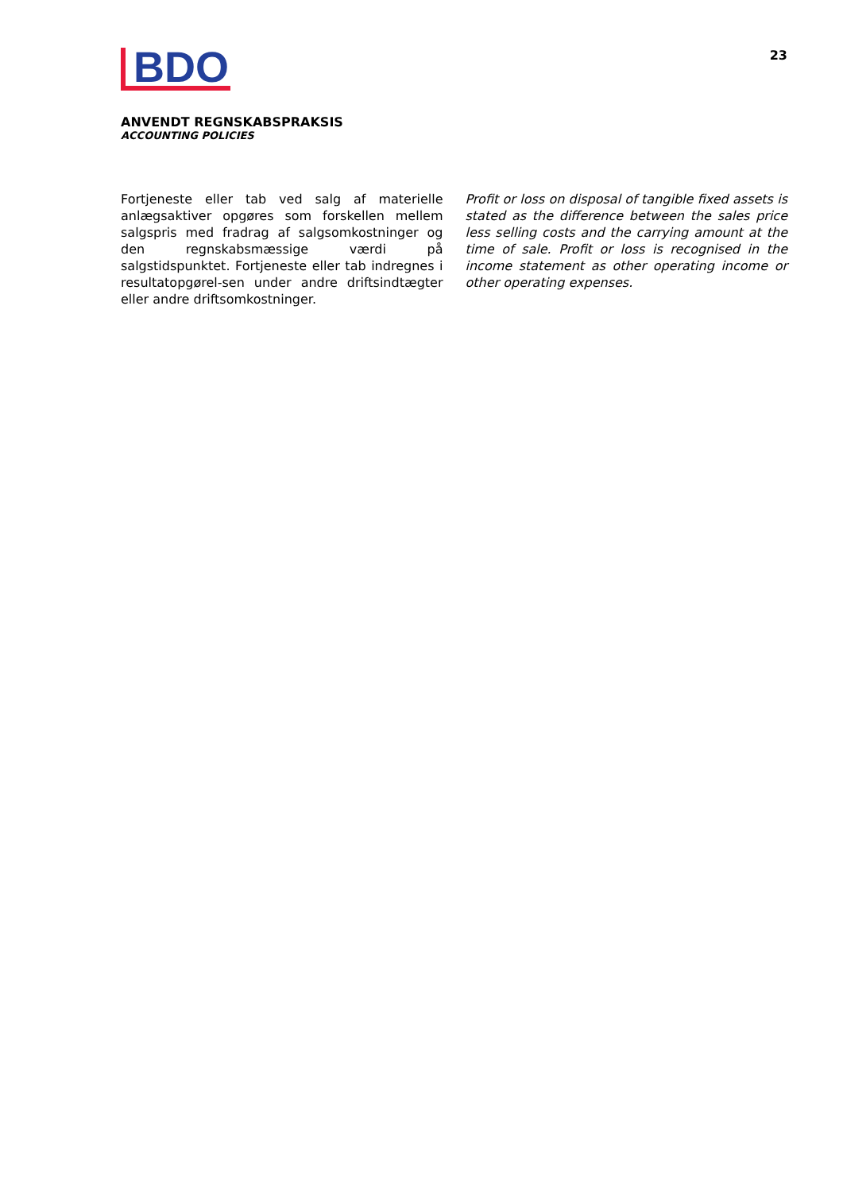BDO
23
ANVENDT REGNSKABSPRAKSIS
ACCOUNTING POLICIES
Fortjeneste eller tab ved salg af materielle anlægsaktiver opgøres som forskellen mellem salgspris med fradrag af salgsomkostninger og den regnskabsmæssige værdi på salgstidspunktet. Fortjeneste eller tab indregnes i resultatopgørel-sen under andre driftsindtægter eller andre driftsomkostninger.
Profit or loss on disposal of tangible fixed assets is stated as the difference between the sales price less selling costs and the carrying amount at the time of sale. Profit or loss is recognised in the income statement as other operating income or other operating expenses.